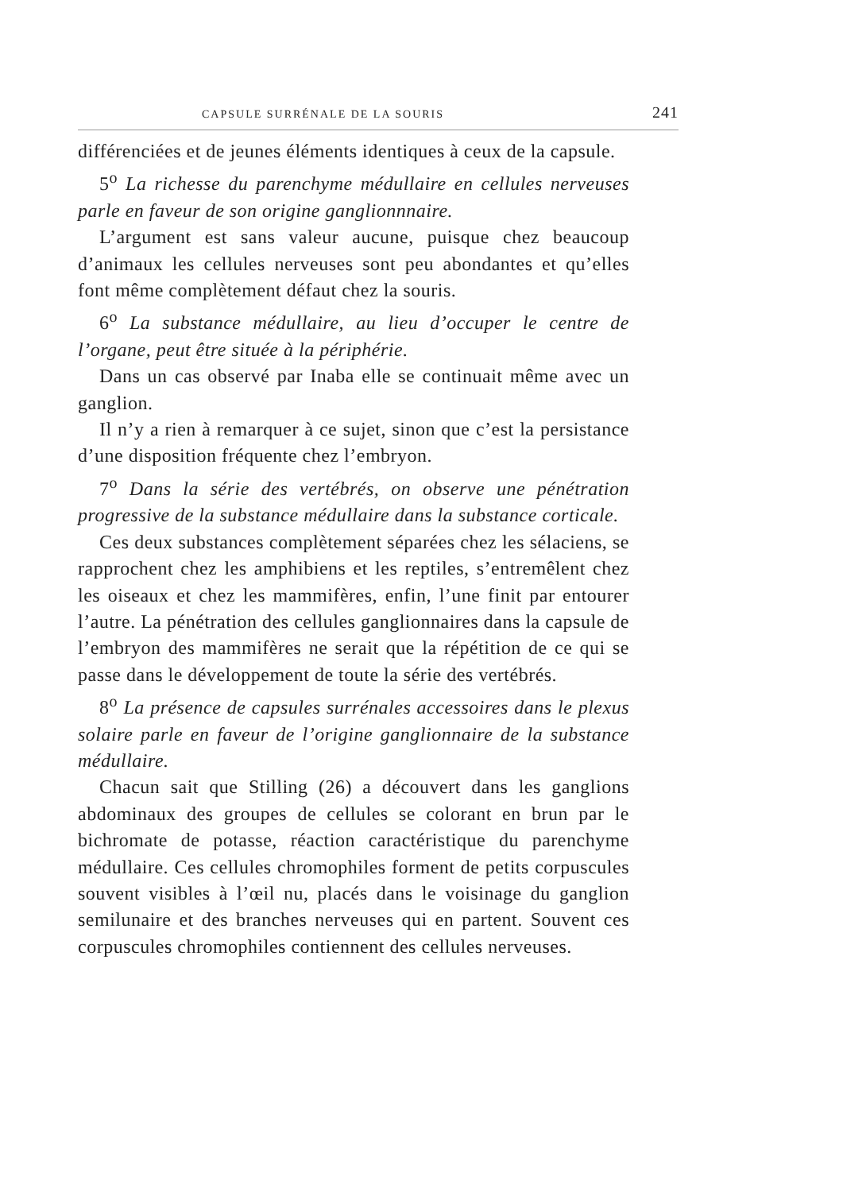CAPSULE SURRÉNALE DE LA SOURIS 241
différenciées et de jeunes éléments identiques à ceux de la capsule.
5<sup>o</sup> La richesse du parenchyme médullaire en cellules nerveuses parle en faveur de son origine ganglionnnaire.
L’argument est sans valeur aucune, puisque chez beaucoup d’animaux les cellules nerveuses sont peu abondantes et qu’elles font même complètement défaut chez la souris.
6<sup>o</sup> La substance médullaire, au lieu d’occuper le centre de l’organe, peut être située à la périphérie.
Dans un cas observé par Inaba elle se continuait même avec un ganglion.
Il n’y a rien à remarquer à ce sujet, sinon que c’est la persistance d’une disposition fréquente chez l’embryon.
7<sup>o</sup> Dans la série des vertébrés, on observe une pénétration progressive de la substance médullaire dans la substance corticale.
Ces deux substances complètement séparées chez les sélaciens, se rapprochent chez les amphibiens et les reptiles, s’entremêlent chez les oiseaux et chez les mammifères, enfin, l’une finit par entourer l’autre. La pénétration des cellules ganglionnaires dans la capsule de l’embryon des mammifères ne serait que la répétition de ce qui se passe dans le développement de toute la série des vertébrés.
8<sup>o</sup> La présence de capsules surrénales accessoires dans le plexus solaire parle en faveur de l’origine ganglionnaire de la substance médullaire.
Chacun sait que Stilling (26) a découvert dans les ganglions abdominaux des groupes de cellules se colorant en brun par le bichromate de potasse, réaction caractéristique du parenchyme médullaire. Ces cellules chromophiles forment de petits corpuscules souvent visibles à l’œil nu, placés dans le voisinage du ganglion semilunaire et des branches nerveuses qui en partent. Souvent ces corpuscules chromophiles contiennent des cellules nerveuses.